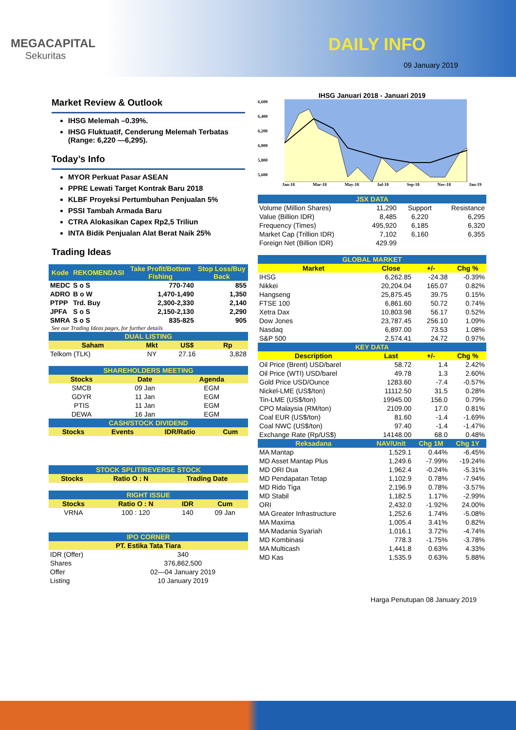MEGACAPITAL
Sekuritas
DAILY INFO
09 January 2019
Market Review & Outlook
IHSG Melemah –0.39%.
IHSG Fluktuatif, Cenderung Melemah Terbatas (Range: 6,220 —6,295).
Today’s Info
MYOR Perkuat Pasar ASEAN
PPRE Lewati Target Kontrak Baru 2018
KLBF Proyeksi Pertumbuhan Penjualan 5%
PSSI Tambah Armada Baru
CTRA Alokasikan Capex Rp2,5 Triliun
INTA Bidik Penjualan Alat Berat Naik 25%
Trading Ideas
| Kode | REKOMENDASI | Take Profit/Bottom Fishing | Stop Loss/Buy Back |
| --- | --- | --- | --- |
| MEDC | S o S | 770-740 | 855 |
| ADRO | B o W | 1,470-1,490 | 1,350 |
| PTPP | Trd. Buy | 2,300-2,330 | 2,140 |
| JPFA | S o S | 2,150-2,130 | 2,290 |
| SMRA | S o S | 835-825 | 905 |
See our Trading Ideas pages, for further details
| DUAL LISTING | | | |
| Saham | Mkt | US$ | Rp |
| Telkom (TLK) | NY | 27.16 | 3,828 |
| SHAREHOLDERS MEETING | | |
| Stocks | Date | Agenda |
| SMCB | 09 Jan | EGM |
| GDYR | 11 Jan | EGM |
| PTIS | 11 Jan | EGM |
| DEWA | 16 Jan | EGM |
| CASH/STOCK DIVIDEND | | | |
| Stocks | Events | IDR/Ratio | Cum |
| STOCK SPLIT/REVERSE STOCK | | |
| Stocks | Ratio O : N | Trading Date |
| RIGHT ISSUE | | | |
| Stocks | Ratio O : N | IDR | Cum |
| VRNA | 100 : 120 | 140 | 09 Jan |
| IPO CORNER | |
| PT. Estika Tata Tiara | |
| IDR (Offer) | 340 |
| Shares | 376,862,500 |
| Offer | 02—04 January 2019 |
| Listing | 10 January 2019 |
IHSG Januari 2018 - Januari 2019
6,600
6,400
6,200
6,000
5,800
5,600
Jan-18 Mar-18 May-18 Jul-18 Sep-18 Nov-18 Jan-19
| JSX DATA | | | | |
| Volume (Million Shares) | 11,290 | | Support | Resistance |
| Value (Billion IDR) | 8,485 | | 6,220 | 6,295 |
| Frequency (Times) | 495,920 | | 6,185 | 6,320 |
| Market Cap (Trillion IDR) | 7,102 | | 6,160 | 6,355 |
| Foreign Net (Billion IDR) | 429.99 | | | |
| GLOBAL MARKET | | | |
| Market | Close | +/- | Chg % |
| IHSG | 6,262.85 | -24.38 | -0.39% |
| Nikkei | 20,204.04 | 165.07 | 0.82% |
| Hangseng | 25,875.45 | 39.75 | 0.15% |
| FTSE 100 | 6,861.60 | 50.72 | 0.74% |
| Xetra Dax | 10,803.98 | 56.17 | 0.52% |
| Dow Jones | 23,787.45 | 256.10 | 1.09% |
| Nasdaq | 6,897.00 | 73.53 | 1.08% |
| S&P 500 | 2,574.41 | 24.72 | 0.97% |
| KEY DATA | | | |
| Description | Last | +/- | Chg % |
| Oil Price (Brent) USD/barel | 58.72 | 1.4 | 2.42% |
| Oil Price (WTI) USD/barel | 49.78 | 1.3 | 2.60% |
| Gold Price USD/Ounce | 1283.60 | -7.4 | -0.57% |
| Nickel-LME (US$/ton) | 11112.50 | 31.5 | 0.28% |
| Tin-LME (US$/ton) | 19945.00 | 156.0 | 0.79% |
| CPO Malaysia (RM/ton) | 2109.00 | 17.0 | 0.81% |
| Coal EUR (US$/ton) | 81.60 | -1.4 | -1.69% |
| Coal NWC (US$/ton) | 97.40 | -1.4 | -1.47% |
| Exchange Rate (Rp/US$) | 14148.00 | 68.0 | 0.48% |
| Reksadana | NAV/Unit | Chg 1M | Chg 1Y |
| MA Mantap | 1,529.1 | 0.44% | -6.45% |
| MD Asset Mantap Plus | 1,249.6 | -7.99% | -19.24% |
| MD ORI Dua | 1,962.4 | -0.24% | -5.31% |
| MD Pendapatan Tetap | 1,102.9 | 0.78% | -7.94% |
| MD Rido Tiga | 2,196.9 | 0.78% | -3.57% |
| MD Stabil | 1,182.5 | 1.17% | -2.99% |
| ORI | 2,432.0 | -1.92% | 24.00% |
| MA Greater Infrastructure | 1,252.6 | 1.74% | -5.08% |
| MA Maxima | 1,005.4 | 3.41% | 0.82% |
| MA Madania Syariah | 1,016.1 | 3.72% | -4.74% |
| MD Kombinasi | 778.3 | -1.75% | -3.78% |
| MA Multicash | 1,441.8 | 0.63% | 4.33% |
| MD Kas | 1,535.9 | 0.63% | 5.88% |
Harga Penutupan 08 January 2019